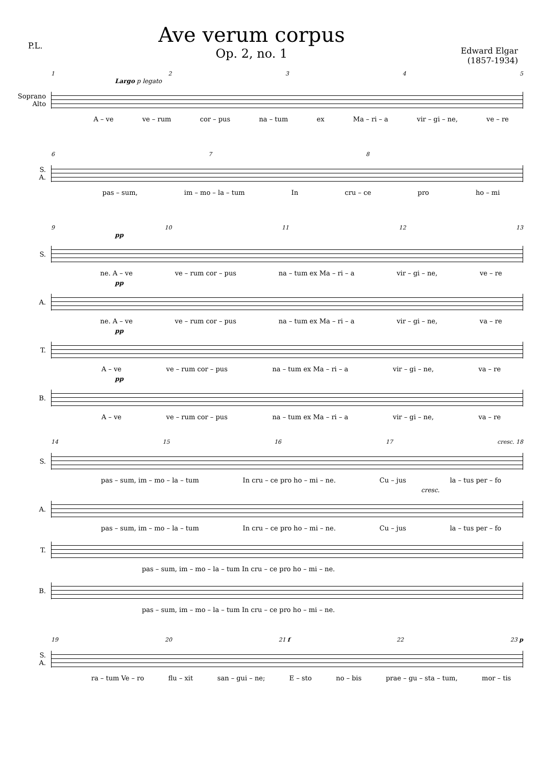P.L.
Ave verum corpus
Op. 2, no. 1
Edward Elgar
(1857-1934)
12345
Largo p legato
Soprano
Alto
A – ve ve – rum cor – pus na – tum ex Ma – ri – a vir – gi – ne, ve – re
678
S.
A.
pas – sum, im – mo – la – tum In cru – ce pro ho – mi
9 10 11 12 13
pp
S.
ne. A – ve ve – rum cor – pus na – tum ex Ma – ri – a vir – gi – ne, ve – re
pp
A.
ne. A – ve ve – rum cor – pus na – tum ex Ma – ri – a vir – gi – ne, va – re
pp
T.
A – ve ve – rum cor – pus na – tum ex Ma – ri – a vir – gi – ne, va – re
pp
B.
A – ve ve – rum cor – pus na – tum ex Ma – ri – a vir – gi – ne, va – re
14 15 16 17 cresc. 18
S.
pas – sum, im – mo – la – tum In cru – ce pro ho – mi – ne. Cu – jus la – tus per – fo
cresc.
A.
pas – sum, im – mo – la – tum In cru – ce pro ho – mi – ne. Cu – jus la – tus per – fo
T.
pas – sum, im – mo – la – tum In cru – ce pro ho – mi – ne.
B.
pas – sum, im – mo – la – tum In cru – ce pro ho – mi – ne.
19 20 21 f 22 23 p
S.
A.
ra – tum Ve – ro flu – xit san – gui – ne; E – sto no – bis prae – gu – sta – tum, mor – tis